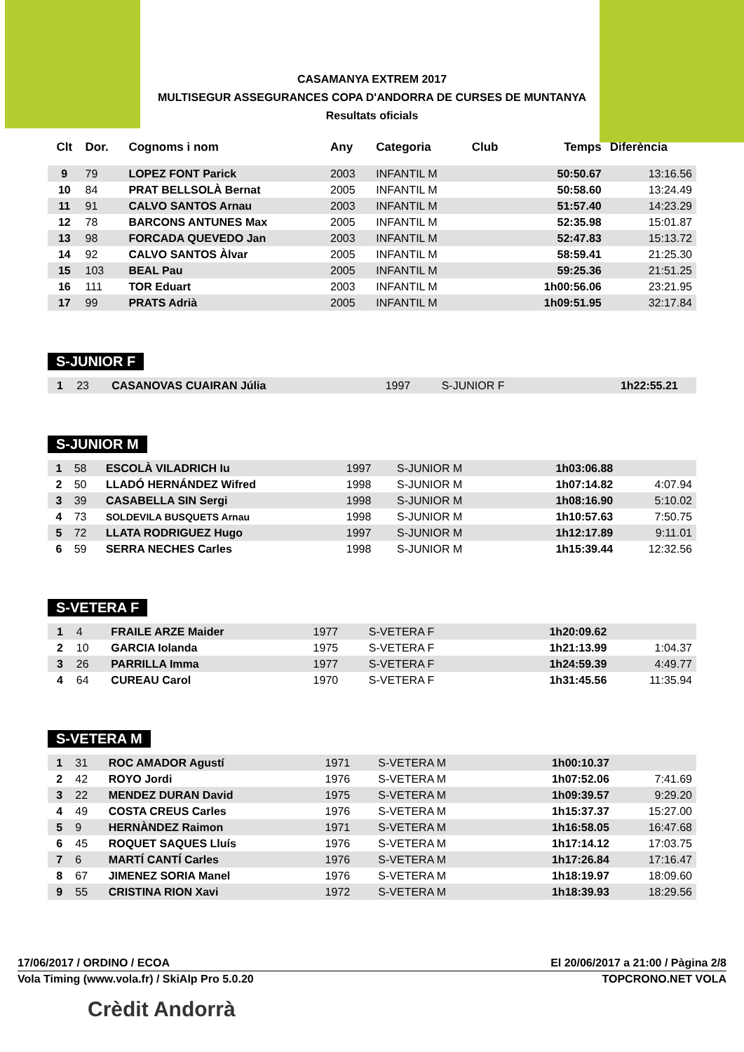CASAMANYA EXTREM 2017
MULTISEGUR ASSEGURANCES COPA D'ANDORRA DE CURSES DE MUNTANYA
Resultats oficials
| Clt | Dor. | Cognoms i nom | Any | Categoria | Club | Temps | Diferència |
| --- | --- | --- | --- | --- | --- | --- | --- |
| 9 | 79 | LOPEZ FONT Parick | 2003 | INFANTIL M | | 50:50.67 | 13:16.56 |
| 10 | 84 | PRAT BELLSOLÀ Bernat | 2005 | INFANTIL M | | 50:58.60 | 13:24.49 |
| 11 | 91 | CALVO SANTOS Arnau | 2003 | INFANTIL M | | 51:57.40 | 14:23.29 |
| 12 | 78 | BARCONS ANTUNES Max | 2005 | INFANTIL M | | 52:35.98 | 15:01.87 |
| 13 | 98 | FORCADA QUEVEDO Jan | 2003 | INFANTIL M | | 52:47.83 | 15:13.72 |
| 14 | 92 | CALVO SANTOS Àlvar | 2005 | INFANTIL M | | 58:59.41 | 21:25.30 |
| 15 | 103 | BEAL Pau | 2005 | INFANTIL M | | 59:25.36 | 21:51.25 |
| 16 | 111 | TOR Eduart | 2003 | INFANTIL M | | 1h00:56.06 | 23:21.95 |
| 17 | 99 | PRATS Adrià | 2005 | INFANTIL M | | 1h09:51.95 | 32:17.84 |
S-JUNIOR F
| 1 | 23 | CASANOVAS CUAIRAN Júlia | 1997 | S-JUNIOR F | | 1h22:55.21 | |
S-JUNIOR M
| 1 | 58 | ESCOLÀ VILADRICH Iu | 1997 | S-JUNIOR M | | 1h03:06.88 | |
| 2 | 50 | LLADÓ HERNÁNDEZ Wifred | 1998 | S-JUNIOR M | | 1h07:14.82 | 4:07.94 |
| 3 | 39 | CASABELLA SIN Sergi | 1998 | S-JUNIOR M | | 1h08:16.90 | 5:10.02 |
| 4 | 73 | SOLDEVILA BUSQUETS Arnau | 1998 | S-JUNIOR M | | 1h10:57.63 | 7:50.75 |
| 5 | 72 | LLATA RODRIGUEZ Hugo | 1997 | S-JUNIOR M | | 1h12:17.89 | 9:11.01 |
| 6 | 59 | SERRA NECHES Carles | 1998 | S-JUNIOR M | | 1h15:39.44 | 12:32.56 |
S-VETERA F
| 1 | 4 | FRAILE ARZE Maider | 1977 | S-VETERA F | | 1h20:09.62 | |
| 2 | 10 | GARCIA Iolanda | 1975 | S-VETERA F | | 1h21:13.99 | 1:04.37 |
| 3 | 26 | PARRILLA Imma | 1977 | S-VETERA F | | 1h24:59.39 | 4:49.77 |
| 4 | 64 | CUREAU Carol | 1970 | S-VETERA F | | 1h31:45.56 | 11:35.94 |
S-VETERA M
| 1 | 31 | ROC AMADOR Agustí | 1971 | S-VETERA M | | 1h00:10.37 | |
| 2 | 42 | ROYO Jordi | 1976 | S-VETERA M | | 1h07:52.06 | 7:41.69 |
| 3 | 22 | MENDEZ DURAN David | 1975 | S-VETERA M | | 1h09:39.57 | 9:29.20 |
| 4 | 49 | COSTA CREUS Carles | 1976 | S-VETERA M | | 1h15:37.37 | 15:27.00 |
| 5 | 9 | HERNÀNDEZ Raimon | 1971 | S-VETERA M | | 1h16:58.05 | 16:47.68 |
| 6 | 45 | ROQUET SAQUES Lluís | 1976 | S-VETERA M | | 1h17:14.12 | 17:03.75 |
| 7 | 6 | MARTÍ CANTÍ Carles | 1976 | S-VETERA M | | 1h17:26.84 | 17:16.47 |
| 8 | 67 | JIMENEZ SORIA Manel | 1976 | S-VETERA M | | 1h18:19.97 | 18:09.60 |
| 9 | 55 | CRISTINA RION Xavi | 1972 | S-VETERA M | | 1h18:39.93 | 18:29.56 |
17/06/2017 / ORDINO / ECOA El 20/06/2017 a 21:00 / Pàgina 2/8
Vola Timing (www.vola.fr) / SkiAlp Pro 5.0.20 TOPCRONO.NET VOLA
Crèdit Andorrà